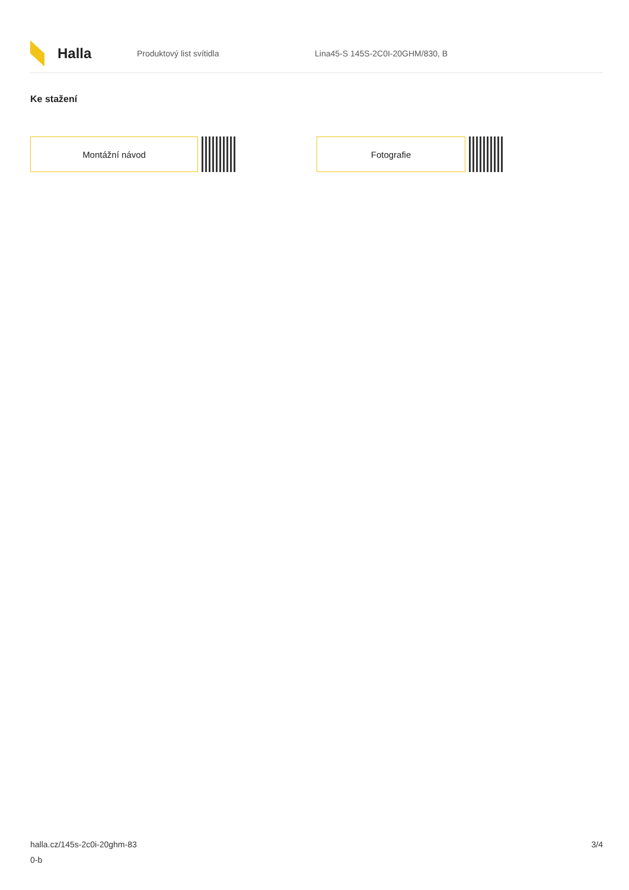Halla
Produktový list svítidla
Lina45-S 145S-2C0I-20GHM/830, B
Ke stažení
Montážní návod Fotografie
halla.cz/145s-2c0i-20ghm-83
0-b
3/4